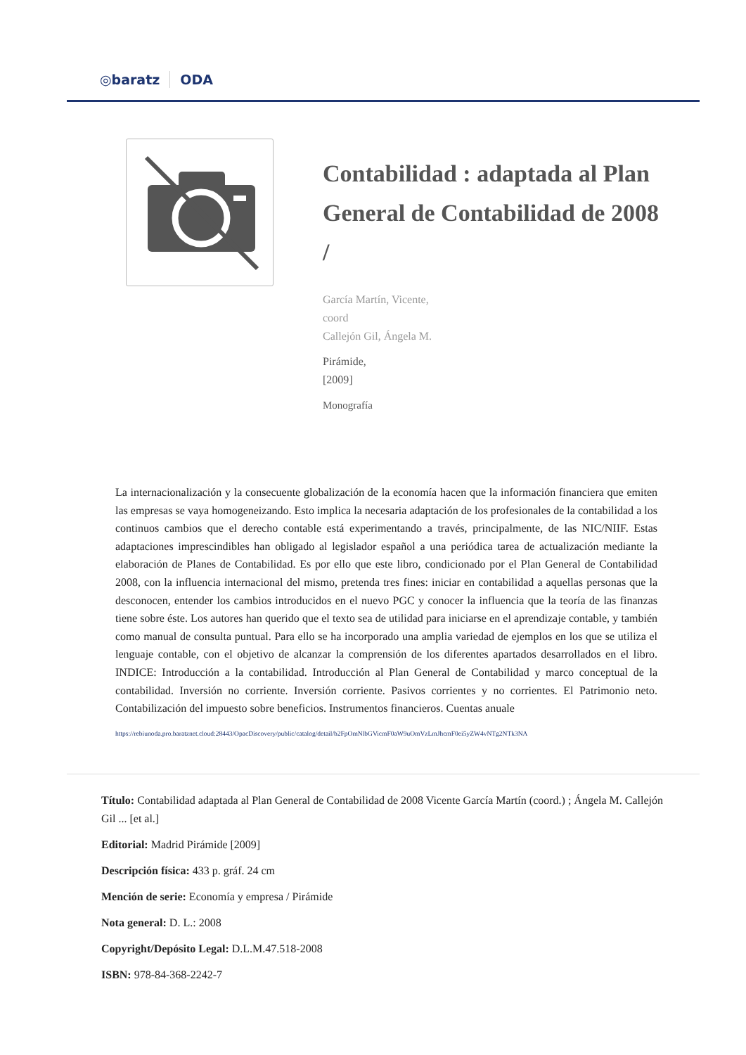◎baratz ODA
Contabilidad : adaptada al Plan General de Contabilidad de 2008 /
García Martín, Vicente,
coord
Callejón Gil, Ángela M.
Pirámide,
[2009]
Monografía
La internacionalización y la consecuente globalización de la economía hacen que la información financiera que emiten las empresas se vaya homogeneizando. Esto implica la necesaria adaptación de los profesionales de la contabilidad a los continuos cambios que el derecho contable está experimentando a través, principalmente, de las NIC/NIIF. Estas adaptaciones imprescindibles han obligado al legislador español a una periódica tarea de actualización mediante la elaboración de Planes de Contabilidad. Es por ello que este libro, condicionado por el Plan General de Contabilidad 2008, con la influencia internacional del mismo, pretenda tres fines: iniciar en contabilidad a aquellas personas que la desconocen, entender los cambios introducidos en el nuevo PGC y conocer la influencia que la teoría de las finanzas tiene sobre éste. Los autores han querido que el texto sea de utilidad para iniciarse en el aprendizaje contable, y también como manual de consulta puntual. Para ello se ha incorporado una amplia variedad de ejemplos en los que se utiliza el lenguaje contable, con el objetivo de alcanzar la comprensión de los diferentes apartados desarrollados en el libro. INDICE: Introducción a la contabilidad. Introducción al Plan General de Contabilidad y marco conceptual de la contabilidad. Inversión no corriente. Inversión corriente. Pasivos corrientes y no corrientes. El Patrimonio neto. Contabilización del impuesto sobre beneficios. Instrumentos financieros. Cuentas anuale
https://rebiunoda.pro.baratznet.cloud:28443/OpacDiscovery/public/catalog/detail/b2FpOmNlbGVicmF0aW9uOmVzLmJhcmF0ei5yZW4vNTg2NTk3NA
Título: Contabilidad adaptada al Plan General de Contabilidad de 2008 Vicente García Martín (coord.) ; Ángela M. Callejón Gil ... [et al.]
Editorial: Madrid Pirámide [2009]
Descripción física: 433 p. gráf. 24 cm
Mención de serie: Economía y empresa / Pirámide
Nota general: D. L.: 2008
Copyright/Depósito Legal: D.L.M.47.518-2008
ISBN: 978-84-368-2242-7